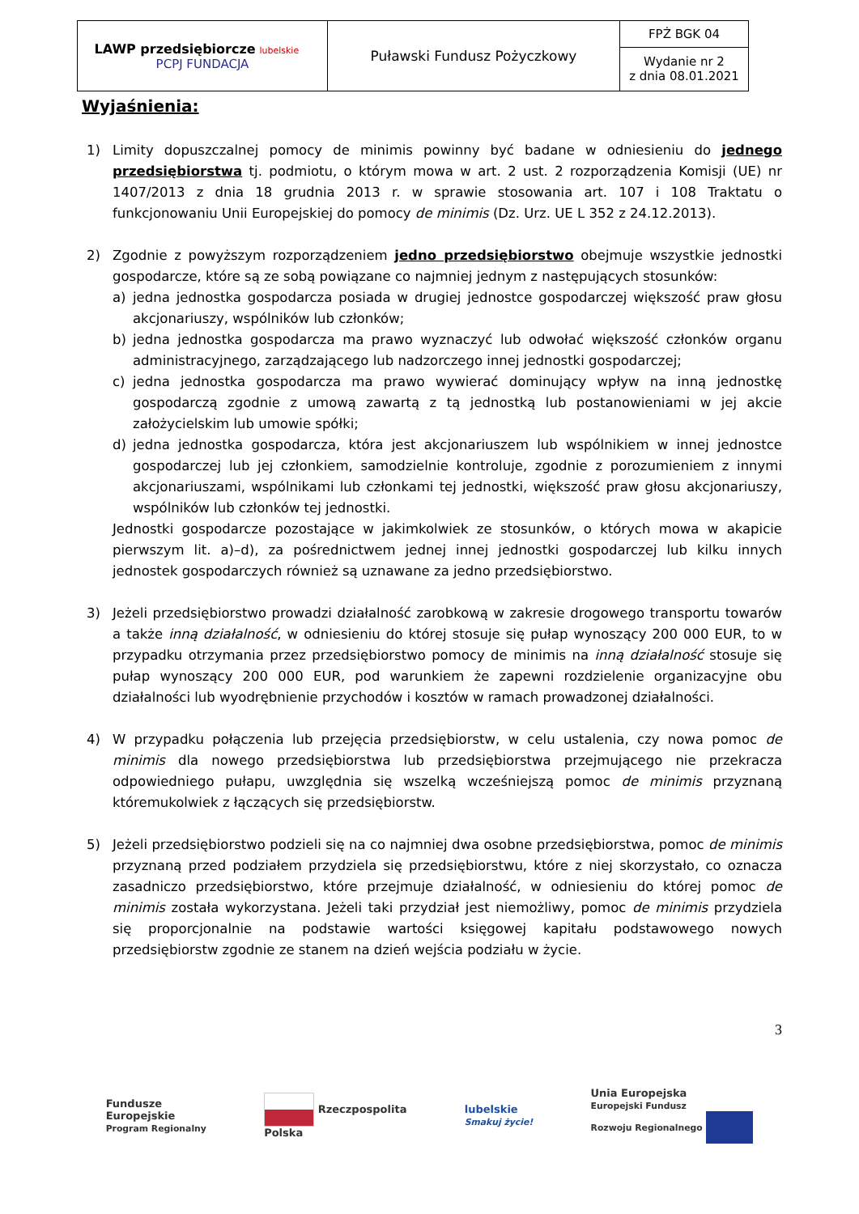| LAWP przedsiębiorcze lubelskie PCPJ FUNDACJA | Puławski Fundusz Pożyczkowy | FPŻ BGK 04 |
| | | Wydanie nr 2 z dnia 08.01.2021 |
Wyjaśnienia:
1) Limity dopuszczalnej pomocy de minimis powinny być badane w odniesieniu do jednego przedsiębiorstwa tj. podmiotu, o którym mowa w art. 2 ust. 2 rozporządzenia Komisji (UE) nr 1407/2013 z dnia 18 grudnia 2013 r. w sprawie stosowania art. 107 i 108 Traktatu o funkcjonowaniu Unii Europejskiej do pomocy de minimis (Dz. Urz. UE L 352 z 24.12.2013).
2) Zgodnie z powyższym rozporządzeniem jedno przedsiębiorstwo obejmuje wszystkie jednostki gospodarcze, które są ze sobą powiązane co najmniej jednym z następujących stosunków:
a) jedna jednostka gospodarcza posiada w drugiej jednostce gospodarczej większość praw głosu akcjonariuszy, wspólników lub członków;
b) jedna jednostka gospodarcza ma prawo wyznaczyć lub odwołać większość członków organu administracyjnego, zarządzającego lub nadzorczego innej jednostki gospodarczej;
c) jedna jednostka gospodarcza ma prawo wywierać dominujący wpływ na inną jednostkę gospodarczą zgodnie z umową zawartą z tą jednostką lub postanowieniami w jej akcie założycielskim lub umowie spółki;
d) jedna jednostka gospodarcza, która jest akcjonariuszem lub wspólnikiem w innej jednostce gospodarczej lub jej członkiem, samodzielnie kontroluje, zgodnie z porozumieniem z innymi akcjonariuszami, wspólnikami lub członkami tej jednostki, większość praw głosu akcjonariuszy, wspólników lub członków tej jednostki.
Jednostki gospodarcze pozostające w jakimkolwiek ze stosunków, o których mowa w akapicie pierwszym lit. a)–d), za pośrednictwem jednej innej jednostki gospodarczej lub kilku innych jednostek gospodarczych również są uznawane za jedno przedsiębiorstwo.
3) Jeżeli przedsiębiorstwo prowadzi działalność zarobkową w zakresie drogowego transportu towarów a także inną działalność, w odniesieniu do której stosuje się pułap wynoszący 200 000 EUR, to w przypadku otrzymania przez przedsiębiorstwo pomocy de minimis na inną działalność stosuje się pułap wynoszący 200 000 EUR, pod warunkiem że zapewni rozdzielenie organizacyjne obu działalności lub wyodrębnienie przychodów i kosztów w ramach prowadzonej działalności.
4) W przypadku połączenia lub przejęcia przedsiębiorstw, w celu ustalenia, czy nowa pomoc de minimis dla nowego przedsiębiorstwa lub przedsiębiorstwa przejmującego nie przekracza odpowiedniego pułapu, uwzględnia się wszelką wcześniejszą pomoc de minimis przyznaną któremukolwiek z łączących się przedsiębiorstw.
5) Jeżeli przedsiębiorstwo podzieli się na co najmniej dwa osobne przedsiębiorstwa, pomoc de minimis przyznaną przed podziałem przydziela się przedsiębiorstwu, które z niej skorzystało, co oznacza zasadniczo przedsiębiorstwo, które przejmuje działalność, w odniesieniu do której pomoc de minimis została wykorzystana. Jeżeli taki przydział jest niemożliwy, pomoc de minimis przydziela się proporcjonalnie na podstawie wartości księgowej kapitału podstawowego nowych przedsiębiorstw zgodnie ze stanem na dzień wejścia podziału w życie.
3
Fundusze
Europejskie
Program Regionalny
Rzeczpospolita
Polska
lubelskie
Smakuj życie!
Unia Europejska
Europejski Fundusz
Rozwoju Regionalnego